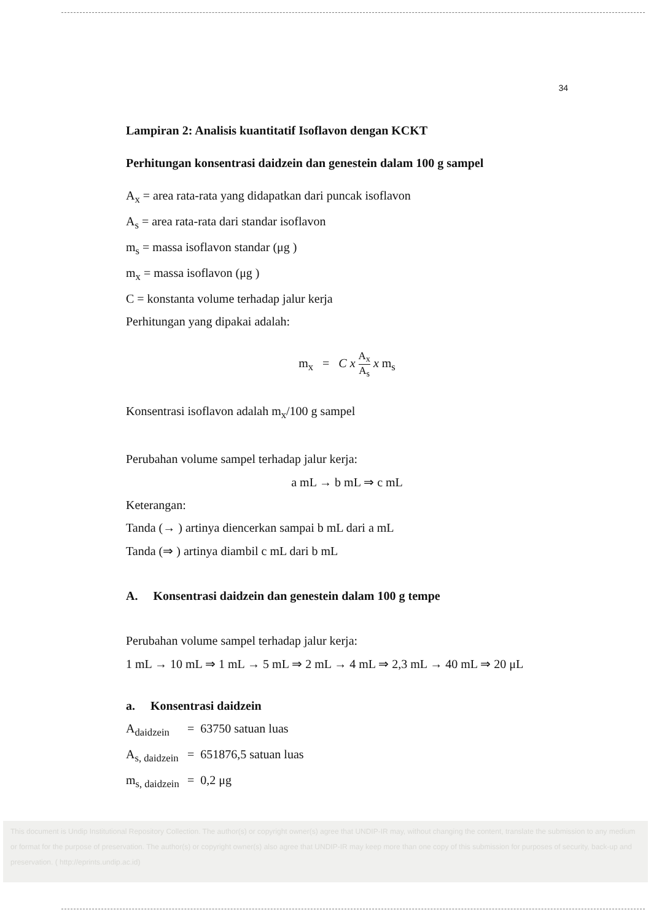34
Lampiran 2: Analisis kuantitatif Isoflavon dengan KCKT
Perhitungan konsentrasi daidzein dan genestein dalam 100 g sampel
A<sub>x</sub> = area rata-rata yang didapatkan dari puncak isoflavon
A<sub>s</sub> = area rata-rata dari standar isoflavon
m<sub>s</sub> = massa isoflavon standar (μg )
m<sub>x</sub> = massa isoflavon (μg )
C = konstanta volume terhadap jalur kerja
Perhitungan yang dipakai adalah:
m<sub>x</sub> = C x A<sub>x</sub> A<sub>s</sub> x m<sub>s</sub>
Konsentrasi isoflavon adalah m<sub>x</sub>/100 g sampel
Perubahan volume sampel terhadap jalur kerja:
a mL → b mL ⇒ c mL
Keterangan:
Tanda (→ ) artinya diencerkan sampai b mL dari a mL
Tanda (⇒ ) artinya diambil c mL dari b mL
A. Konsentrasi daidzein dan genestein dalam 100 g tempe
Perubahan volume sampel terhadap jalur kerja:
1 mL → 10 mL ⇒ 1 mL → 5 mL ⇒ 2 mL → 4 mL ⇒ 2,3 mL → 40 mL ⇒ 20 μL
a. Konsentrasi daidzein
A<sub>daidzein</sub> = 63750 satuan luas
A<sub>s, daidzein</sub> = 651876,5 satuan luas
m<sub>s, daidzein</sub> = 0,2 μg
This document is Undip Institutional Repository Collection. The author(s) or copyright owner(s) agree that UNDIP-IR may, without changing the content, translate the submission to any medium or format for the purpose of preservation. The author(s) or copyright owner(s) also agree that UNDIP-IR may keep more than one copy of this submission for purposes of security, back-up and preservation. ( http://eprints.undip.ac.id)